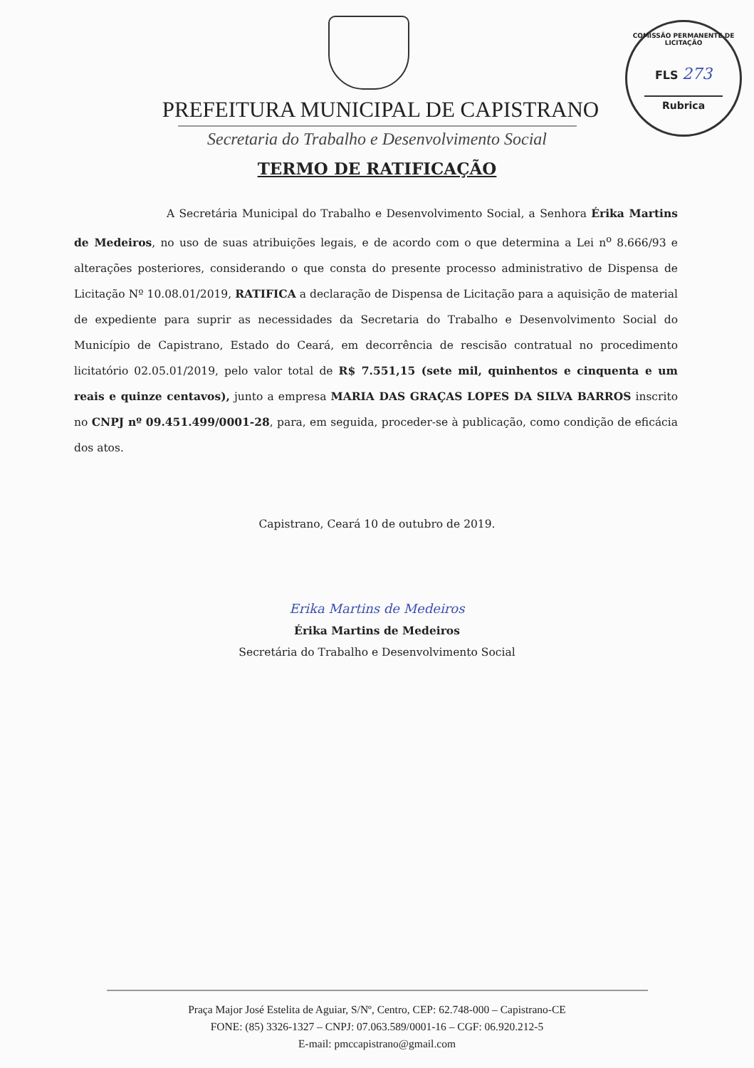COMISSÃO PERMANENTE DE LICITAÇÃO
FLS 273
Rubrica
PREFEITURA MUNICIPAL DE CAPISTRANO
Secretaria do Trabalho e Desenvolvimento Social
TERMO DE RATIFICAÇÃO
A Secretária Municipal do Trabalho e Desenvolvimento Social, a Senhora Érika Martins de Medeiros, no uso de suas atribuições legais, e de acordo com o que determina a Lei n<sup>o</sup> 8.666/93 e alterações posteriores, considerando o que consta do presente processo administrativo de Dispensa de Licitação Nº 10.08.01/2019, RATIFICA a declaração de Dispensa de Licitação para a aquisição de material de expediente para suprir as necessidades da Secretaria do Trabalho e Desenvolvimento Social do Município de Capistrano, Estado do Ceará, em decorrência de rescisão contratual no procedimento licitatório 02.05.01/2019, pelo valor total de R$ 7.551,15 (sete mil, quinhentos e cinquenta e um reais e quinze centavos), junto a empresa MARIA DAS GRAÇAS LOPES DA SILVA BARROS inscrito no CNPJ nº 09.451.499/0001-28, para, em seguida, proceder-se à publicação, como condição de eficácia dos atos.
Capistrano, Ceará 10 de outubro de 2019.
Erika Martins de Medeiros
Érika Martins de Medeiros
Secretária do Trabalho e Desenvolvimento Social
Praça Major José Estelita de Aguiar, S/Nº, Centro, CEP: 62.748-000 – Capistrano-CE
FONE: (85) 3326-1327 – CNPJ: 07.063.589/0001-16 – CGF: 06.920.212-5
E-mail: pmccapistrano@gmail.com